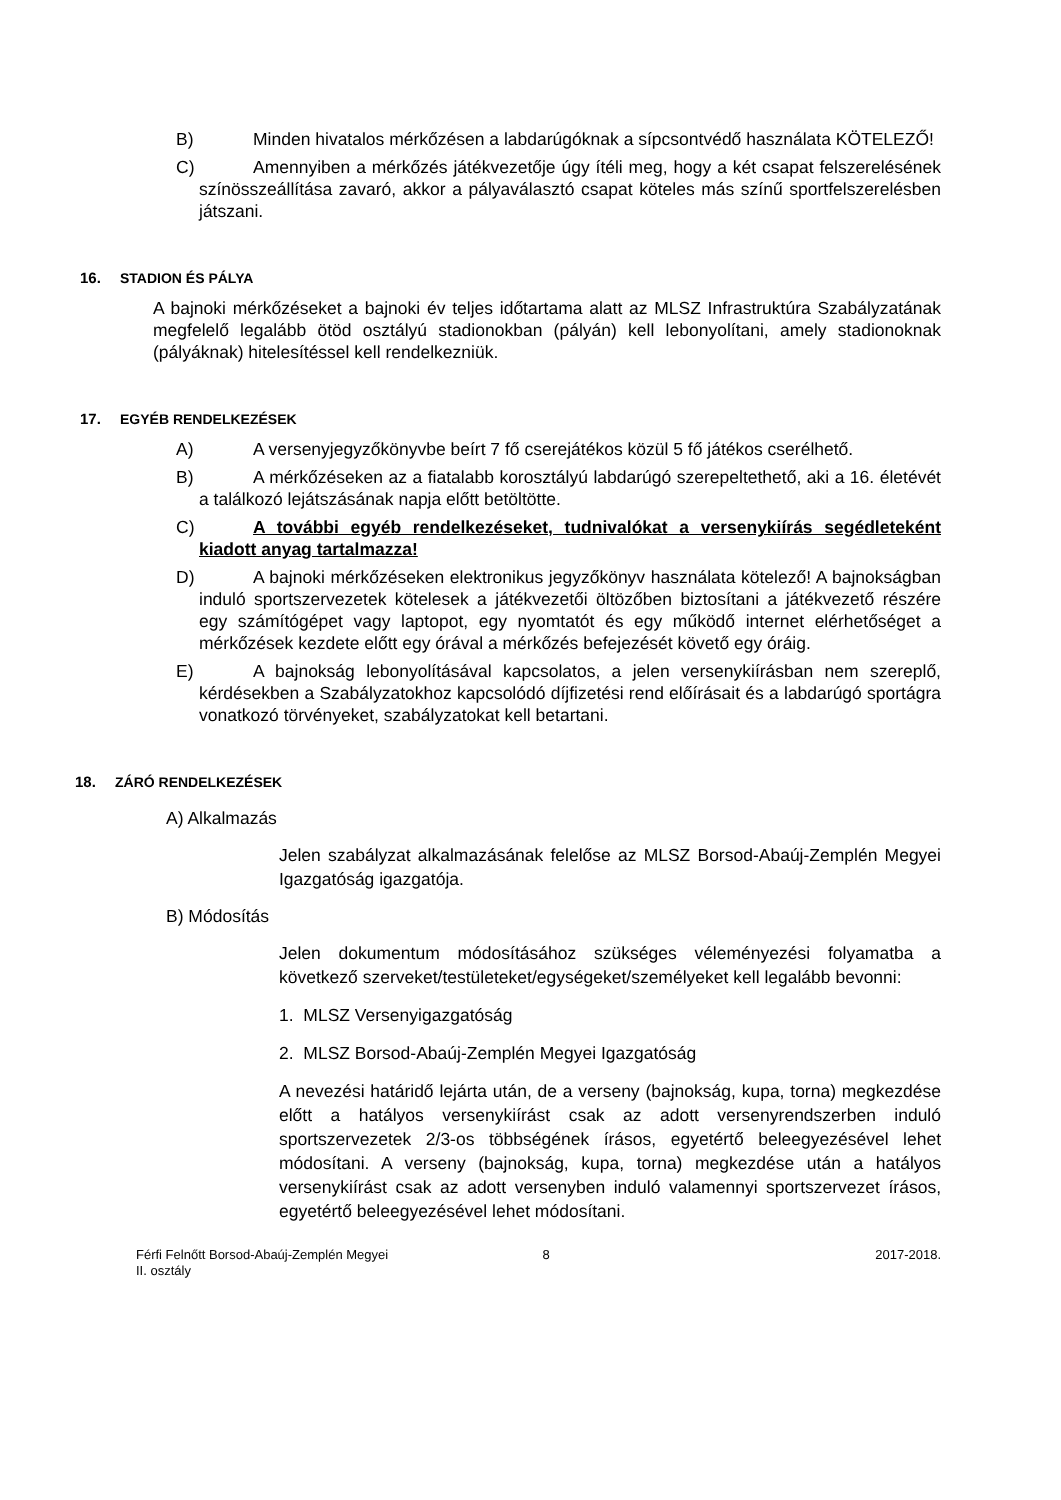B) Minden hivatalos mérkőzésen a labdarúgóknak a sípcsontvédő használata KÖTELEZŐ!
C) Amennyiben a mérkőzés játékvezetője úgy ítéli meg, hogy a két csapat felszerelésének színösszeállítása zavaró, akkor a pályaválasztó csapat köteles más színű sportfelszerelésben játszani.
16. STADION ÉS PÁLYA
A bajnoki mérkőzéseket a bajnoki év teljes időtartama alatt az MLSZ Infrastruktúra Szabályzatának megfelelő legalább ötöd osztályú stadionokban (pályán) kell lebonyolítani, amely stadionoknak (pályáknak) hitelesítéssel kell rendelkezniük.
17. EGYÉB RENDELKEZÉSEK
A) A versenyjegyzőkönyvbe beírt 7 fő cserejátékos közül 5 fő játékos cserélhető.
B) A mérkőzéseken az a fiatalabb korosztályú labdarúgó szerepeltethető, aki a 16. életévét a találkozó lejátszásának napja előtt betöltötte.
C) A további egyéb rendelkezéseket, tudnivalókat a versenykiírás segédleteként kiadott anyag tartalmazza!
D) A bajnoki mérkőzéseken elektronikus jegyzőkönyv használata kötelező! A bajnokságban induló sportszervezetek kötelesek a játékvezetői öltözőben biztosítani a játékvezető részére egy számítógépet vagy laptopot, egy nyomtatót és egy működő internet elérhetőséget a mérkőzések kezdete előtt egy órával a mérkőzés befejezését követő egy óráig.
E) A bajnokság lebonyolításával kapcsolatos, a jelen versenykiírásban nem szereplő, kérdésekben a Szabályzatokhoz kapcsolódó díjfizetési rend előírásait és a labdarúgó sportágra vonatkozó törvényeket, szabályzatokat kell betartani.
18. ZÁRÓ RENDELKEZÉSEK
A) Alkalmazás
Jelen szabályzat alkalmazásának felelőse az MLSZ Borsod-Abaúj-Zemplén Megyei Igazgatóság igazgatója.
B) Módosítás
Jelen dokumentum módosításához szükséges véleményezési folyamatba a következő szerveket/testületeket/egységeket/személyeket kell legalább bevonni:
1. MLSZ Versenyigazgatóság
2. MLSZ Borsod-Abaúj-Zemplén Megyei Igazgatóság
A nevezési határidő lejárta után, de a verseny (bajnokság, kupa, torna) megkezdése előtt a hatályos versenykiírást csak az adott versenyrendszerben induló sportszervezetek 2/3-os többségének írásos, egyetértő beleegyezésével lehet módosítani. A verseny (bajnokság, kupa, torna) megkezdése után a hatályos versenykiírást csak az adott versenyben induló valamennyi sportszervezet írásos, egyetértő beleegyezésével lehet módosítani.
Férfi Felnőtt Borsod-Abaúj-Zemplén Megyei II. osztály
8 2017-2018.